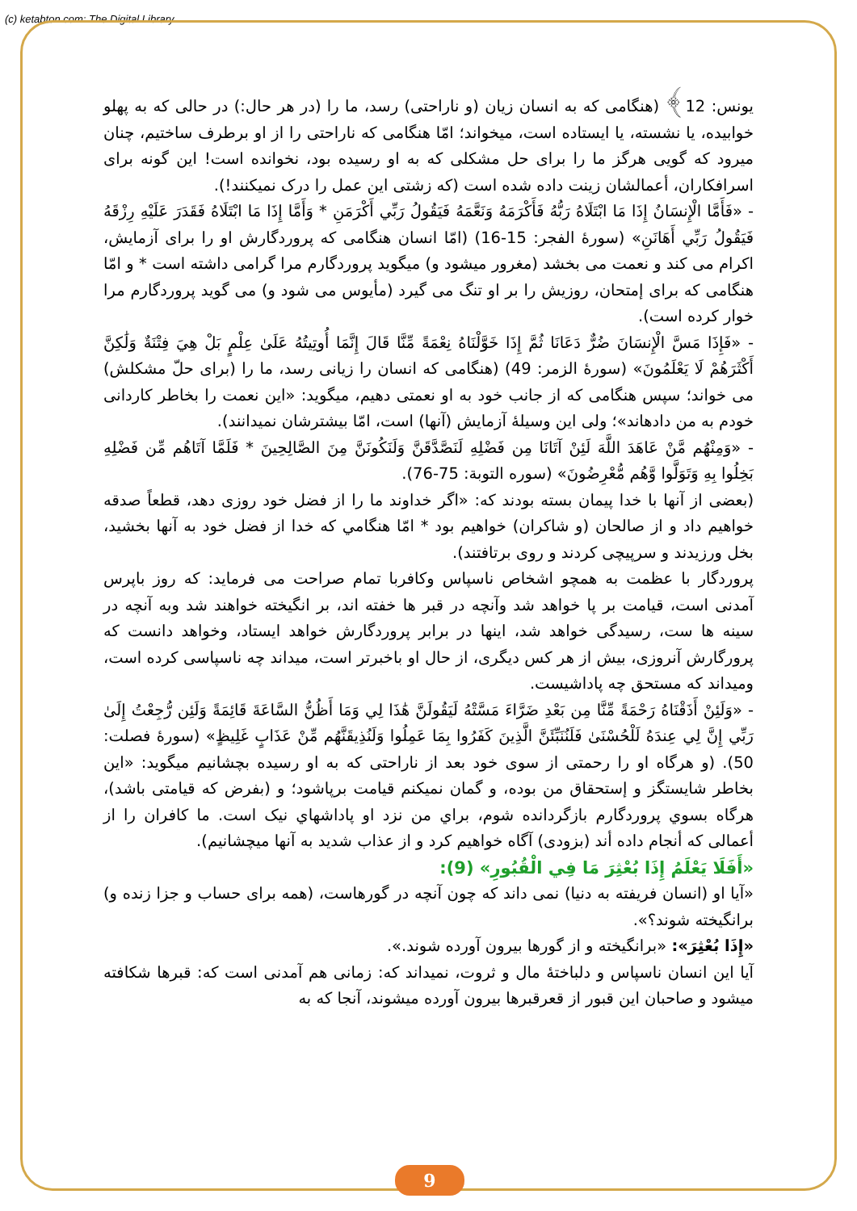(c) ketabton.com: The Digital Library
یونس: 12﴾ (هنگامی که به انسان زیان (و ناراحتی) رسد، ما را (در هر حال:) در حالی که به پهلو خوابیده، یا نشسته، یا ایستاده است، میخواند؛ امّا هنگامی که ناراحتی را از او برطرف ساختیم، چنان میرود که گویی هرگز ما را برای حل مشکلی که به او رسیده بود، نخوانده است! این گونه برای اسرافکاران، أعمالشان زینت داده شده است (که زشتی این عمل را درک نميکنند!).
- «فَأَمَّا الْإِنسَانُ إِذَا مَا ابْتَلَاهُ رَبُّهُ فَأَكْرَمَهُ وَنَعَّمَهُ فَيَقُولُ رَبِّي أَكْرَمَنِ * وَأَمَّا إِذَا مَا ابْتَلَاهُ فَقَدَرَ عَلَيْهِ رِزْقَهُ فَيَقُولُ رَبِّي أَهَانَنِ» (سورۀ الفجر: 15-16) (امّا انسان هنگامی که پروردگارش او را برای آزمایش، اکرام می کند و نعمت می بخشد (مغرور میشود و) میگوید پروردگارم مرا گرامی داشته است * و امّا هنگامی که برای إمتحان، روزیش را بر او تنگ می گیرد (مأیوس می شود و) می گوید پروردگارم مرا خوار کرده است).
- «فَإِذَا مَسَّ الْإِنسَانَ ضُرٌّ دَعَانَا ثُمَّ إِذَا خَوَّلْنَاهُ نِعْمَةً مِّنَّا قَالَ إِنَّمَا أُوتِيتُهُ عَلَىٰ عِلْمٍ بَلْ هِيَ فِتْنَةٌ وَلَٰكِنَّ أَكْثَرَهُمْ لَا يَعْلَمُونَ» (سورۀ الزمر: 49) (هنگامی که انسان را زیانی رسد، ما را (برای حلّ مشکلش) می خواند؛ سپس هنگامی که از جانب خود به او نعمتی دهیم، میگوید: «این نعمت را بخاطر کاردانی خودم به من دادهاند»؛ ولی این وسیلۀ آزمایش (آنها) است، امّا بیشترشان نمیدانند).
- «وَمِنْهُم مَّنْ عَاهَدَ اللَّهَ لَئِنْ آتَانَا مِن فَضْلِهِ لَنَصَّدَّقَنَّ وَلَنَكُونَنَّ مِنَ الصَّالِحِينَ * فَلَمَّا آتَاهُم مِّن فَضْلِهِ بَخِلُوا بِهِ وَتَوَلَّوا وَّهُم مُّعْرِضُونَ» (سوره التوبة: 75-76).
(بعضی از آنها با خدا پیمان بسته بودند که: «اگر خداوند ما را از فضل خود روزی دهد، قطعاً صدقه خواهیم داد و از صالحان (و شاکران) خواهیم بود * امّا هنگامي که خدا از فضل خود به آنها بخشید، بخل ورزیدند و سرپیچی کردند و روی برتافتند).
پروردگار با عظمت به همچو اشخاص ناسپاس وکافربا تمام صراحت می فرماید: که روز باپرس آمدنی است، قیامت بر پا خواهد شد وآنچه در قبر ها خفته اند، بر انگیخته خواهند شد وبه آنچه در سینه ها ست، رسیدگی خواهد شد، اینها در برابر پروردگارش خواهد ایستاد، وخواهد دانست که پرورگارش آنروزی، بیش از هر کس دیگری، از حال او باخبرتر است، میداند چه ناسپاسی کرده است، ومیداند که مستحق چه پاداشیست.
- «وَلَئِنْ أَذَقْنَاهُ رَحْمَةً مِّنَّا مِن بَعْدِ ضَرَّاءَ مَسَّتْهُ لَيَقُولَنَّ هَٰذَا لِي وَمَا أَظُنُّ السَّاعَةَ قَائِمَةً وَلَئِن رُّجِعْتُ إِلَىٰ رَبِّي إِنَّ لِي عِندَهُ لَلْحُسْنَىٰ فَلَنُنَبِّئَنَّ الَّذِينَ كَفَرُوا بِمَا عَمِلُوا وَلَنُذِيقَنَّهُم مِّنْ عَذَابٍ غَلِيظٍ» (سورۀ فصلت: 50). (و هرگاه او را رحمتی از سوی خود بعد از ناراحتی که به او رسیده بچشانیم میگوید: «این بخاطر شایستگز و إستحقاق من بوده، و گمان نمیکنم قیامت برپاشود؛ و (بفرض که قیامتی باشد)، هرگاه بسوي پروردگارم بازگردانده شوم، براي من نزد او پاداشهاي نیک است. ما کافران را از أعمالی که أنجام داده أند (بزودی) آگاه خواهیم کرد و از عذاب شدید به آنها ميچشانیم).
«أَفَلَا يَعْلَمُ إِذَا بُعْثِرَ مَا فِي الْقُبُورِ» (9):
«آیا او (انسان فریفته به دنیا) نمی داند که چون آنچه در گورهاست، (همه برای حساب و جزا زنده و) برانگیخته شوند؟».
«إِذَا بُعْثِرَ»: «برانگیخته و از گورها بیرون آورده شوند.».
آیا این انسان ناسپاس و دلباختۀ مال و ثروت، نمیداند که: زمانی هم آمدنی است که: قبرها شکافته میشود و صاحبان این قبور از قعرقبرها بیرون آورده میشوند، آنجا که به
9